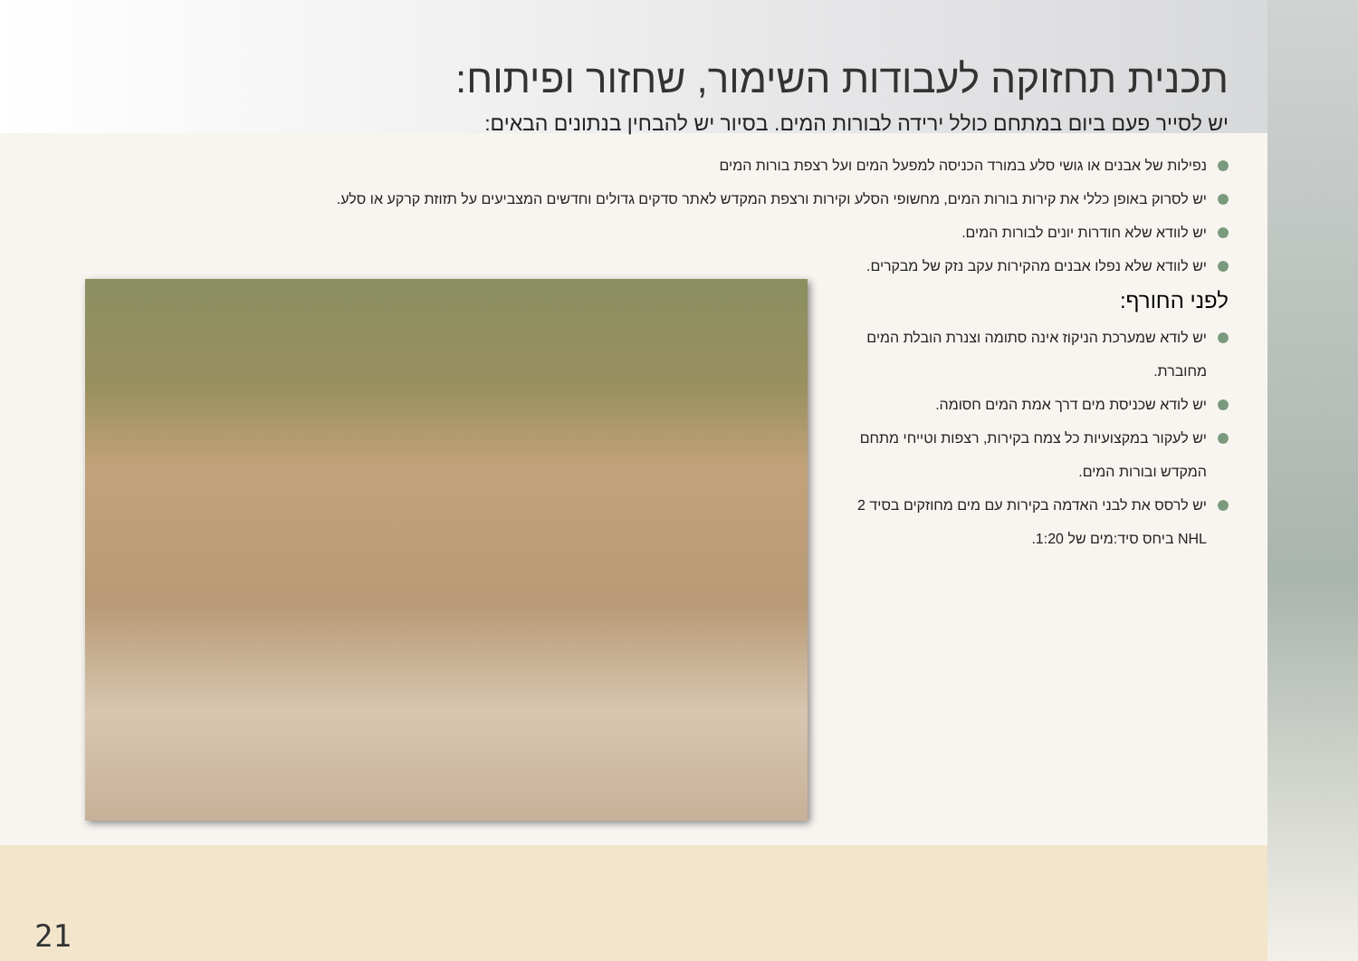תכנית תחזוקה לעבודות השימור, שחזור ופיתוח:
יש לסייר פעם ביום במתחם כולל ירידה לבורות המים. בסיור יש להבחין בנתונים הבאים:
נפילות של אבנים או גושי סלע במורד הכניסה למפעל המים ועל רצפת בורות המים
יש לסרוק באופן כללי את קירות בורות המים, מחשופי הסלע וקירות ורצפת המקדש לאתר סדקים גדולים וחדשים המצביעים על תזוזת קרקע או סלע.
יש לוודא שלא חודרות יונים לבורות המים.
יש לוודא שלא נפלו אבנים מהקירות עקב נזק של מבקרים.
לפני החורף:
יש לודא שמערכת הניקוז אינה סתומה וצנרת הובלת המים מחוברת.
יש לודא שכניסת מים דרך אמת המים חסומה.
יש לעקור במקצועיות כל צמח בקירות, רצפות וטייחי מתחם המקדש ובורות המים.
יש לרסס את לבני האדמה בקירות עם מים מחוזקים בסיד 2 NHL ביחס סיד:מים של 1:20.
21